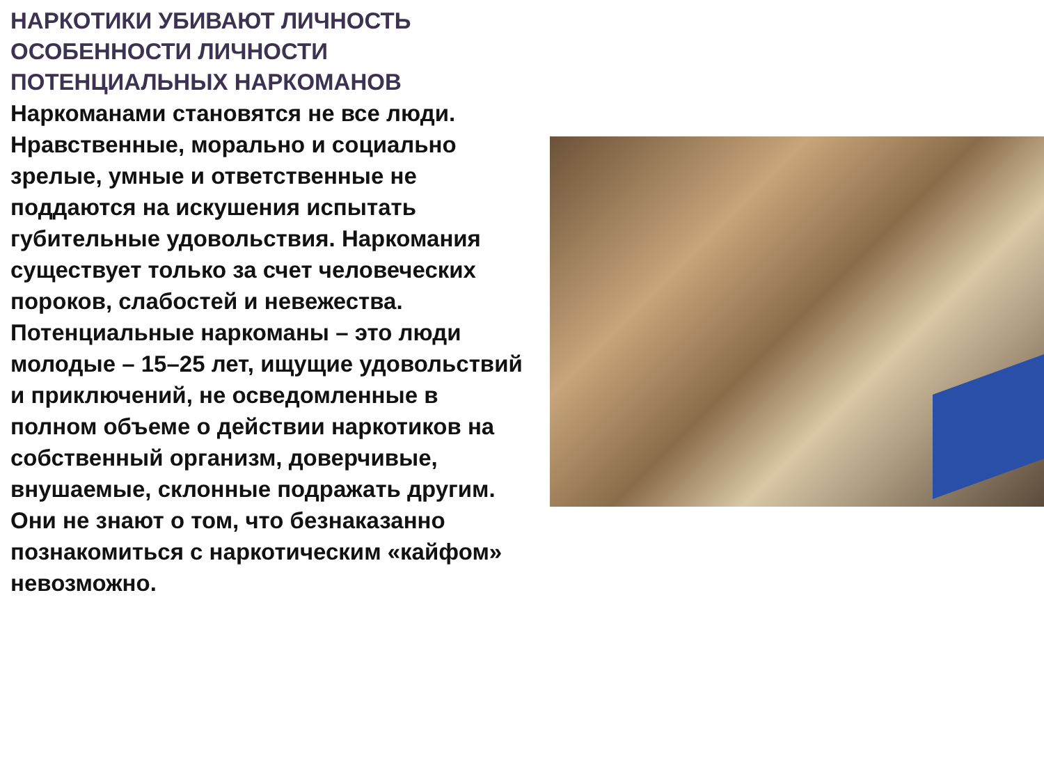НАРКОТИКИ УБИВАЮТ ЛИЧНОСТЬ
ОСОБЕННОСТИ ЛИЧНОСТИ
ПОТЕНЦИАЛЬНЫХ НАРКОМАНОВ
Наркоманами становятся не все люди. Нравственные, морально и социально зрелые, умные и ответственные не поддаются на искушения испытать губительные удовольствия. Наркомания существует только за счет человеческих пороков, слабостей и невежества. Потенциальные наркоманы – это люди молодые – 15–25 лет, ищущие удовольствий и приключений, не осведомленные в полном объеме о действии наркотиков на собственный организм, доверчивые, внушаемые, склонные подражать другим. Они не знают о том, что безнаказанно познакомиться с наркотическим «кайфом» невозможно.